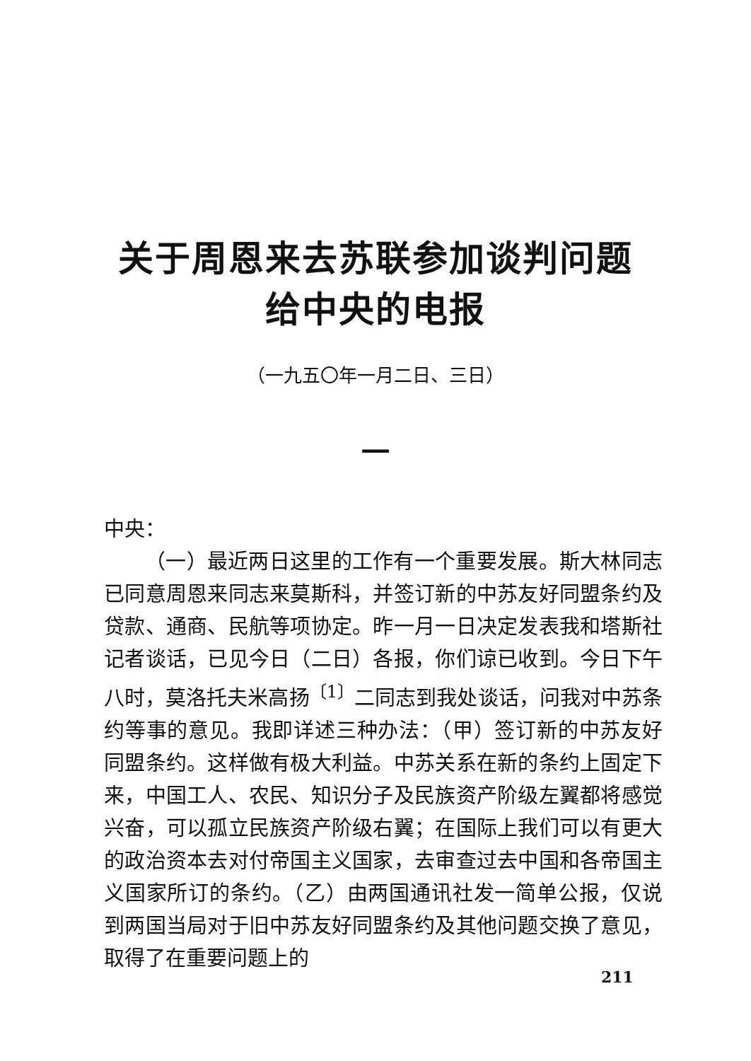关于周恩来去苏联参加谈判问题
给中央的电报
（一九五〇年一月二日、三日）
一
中央：
（一）最近两日这里的工作有一个重要发展。斯大林同志已同意周恩来同志来莫斯科，并签订新的中苏友好同盟条约及贷款、通商、民航等项协定。昨一月一日决定发表我和塔斯社记者谈话，已见今日（二日）各报，你们谅已收到。今日下午八时，莫洛托夫米高扬<sup>〔1〕</sup>二同志到我处谈话，问我对中苏条约等事的意见。我即详述三种办法：（甲）签订新的中苏友好同盟条约。这样做有极大利益。中苏关系在新的条约上固定下来，中国工人、农民、知识分子及民族资产阶级左翼都将感觉兴奋，可以孤立民族资产阶级右翼；在国际上我们可以有更大的政治资本去对付帝国主义国家，去审查过去中国和各帝国主义国家所订的条约。（乙）由两国通讯社发一简单公报，仅说到两国当局对于旧中苏友好同盟条约及其他问题交换了意见，取得了在重要问题上的
211